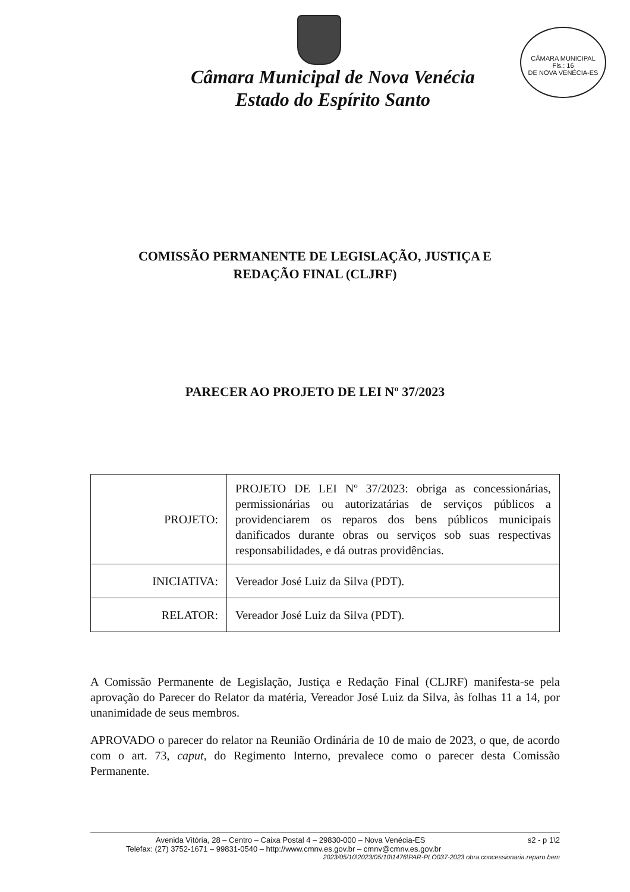CÂMARA MUNICIPAL
Fls.: 16
DE NOVA VENÉCIA-ES
Câmara Municipal de Nova Venécia
Estado do Espírito Santo
COMISSÃO PERMANENTE DE LEGISLAÇÃO, JUSTIÇA E
REDAÇÃO FINAL (CLJRF)
PARECER AO PROJETO DE LEI Nº 37/2023
| PROJETO: | PROJETO DE LEI Nº 37/2023: obriga as concessionárias, permissionárias ou autorizatárias de serviços públicos a providenciarem os reparos dos bens públicos municipais danificados durante obras ou serviços sob suas respectivas responsabilidades, e dá outras providências. |
| INICIATIVA: | Vereador José Luiz da Silva (PDT). |
| RELATOR: | Vereador José Luiz da Silva (PDT). |
A Comissão Permanente de Legislação, Justiça e Redação Final (CLJRF) manifesta-se pela aprovação do Parecer do Relator da matéria, Vereador José Luiz da Silva, às folhas 11 a 14, por unanimidade de seus membros.
APROVADO o parecer do relator na Reunião Ordinária de 10 de maio de 2023, o que, de acordo com o art. 73, caput, do Regimento Interno, prevalece como o parecer desta Comissão Permanente.
Avenida Vitória, 28 – Centro – Caixa Postal 4 – 29830-000 – Nova Venécia-ES s2 - p 1\2
Telefax: (27) 3752-1671 – 99831-0540 – http://www.cmnv.es.gov.br – cmnv@cmnv.es.gov.br
2023/05/10\2023/05/10\1476\PAR-PLO037-2023 obra.concessionaria.reparo.bem